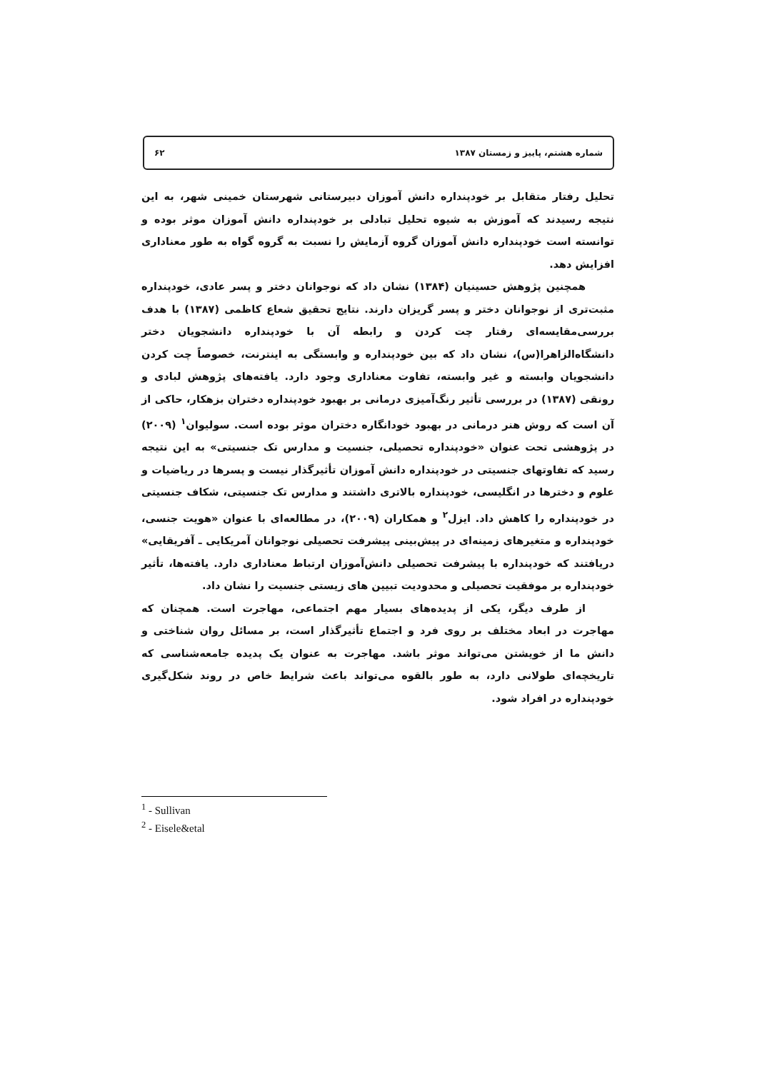شماره هشتم، پاییز و زمستان ۱۳۸۷ ۶۲
تحلیل رفتار متقابل بر خودپنداره دانش آموزان دبیرستانی شهرستان خمینی شهر، به این نتیجه رسیدند که آموزش به شیوه تحلیل تبادلی بر خودپنداره دانش آموزان موثر بوده و توانسته است خودپنداره دانش آموزان گروه آزمایش را نسبت به گروه گواه به طور معناداری افزایش دهد.
همچنین پژوهش حسینیان (۱۳۸۴) نشان داد که نوجوانان دختر و پسر عادی، خودپنداره مثبت‌تری از نوجوانان دختر و پسر گریزان دارند. نتایج تحقیق شعاع کاظمی (۱۳۸۷) با هدف بررسی‌مقایسه‌ای رفتار چت کردن و رابطه آن با خودپنداره دانشجویان دختر دانشگاه‌الزاهرا(س)، نشان داد که بین خودپنداره و وابستگی به اینترنت، خصوصاً چت کردن دانشجویان وابسته و غیر وابسته، تفاوت معناداری وجود دارد. یافته‌های پژوهش لبادی و رونقی (۱۳۸۷) در بررسی تأثیر رنگ‌آمیزی درمانی بر بهبود خودپنداره دختران بزهکار، حاکی از آن است که روش هنر درمانی در بهبود خودانگاره دختران موثر بوده است. سولیوان<sup>۱</sup> (۲۰۰۹) در پژوهشی تحت عنوان «خودپنداره تحصیلی، جنسیت و مدارس تک جنسیتی» به این نتیجه رسید که تفاوتهای جنسیتی در خودپنداره دانش آموزان تأثیرگذار نیست و پسرها در ریاضیات و علوم و دخترها در انگلیسی، خودپنداره بالاتری داشتند و مدارس تک جنسیتی، شکاف جنسیتی در خودپنداره را کاهش داد. ایزل<sup>۲</sup> و همکاران (۲۰۰۹)، در مطالعه‌ای با عنوان «هویت جنسی، خودپنداره و متغیرهای زمینه‌ای در پیش‌بینی پیشرفت تحصیلی نوجوانان آمریکایی ـ آفریقایی» دریافتند که خودپنداره با پیشرفت تحصیلی دانش‌آموزان ارتباط معناداری دارد. یافته‌ها، تأثیر خودپنداره بر موفقیت تحصیلی و محدودیت تبیین های زیستی جنسیت را نشان داد.
از طرف دیگر، یکی از پدیده‌های بسیار مهم اجتماعی، مهاجرت است. همچنان که مهاجرت در ابعاد مختلف بر روی فرد و اجتماع تأثیرگذار است، بر مسائل روان شناختی و دانش ما از خویشتن می‌تواند موثر باشد. مهاجرت به عنوان یک پدیده جامعه‌شناسی که تاریخچه‌ای طولانی دارد، به طور بالقوه می‌تواند باعث شرایط خاص در روند شکل‌گیری خودپنداره در افراد شود.
<sup>1</sup> - Sullivan
<sup>2</sup> - Eisele&etal